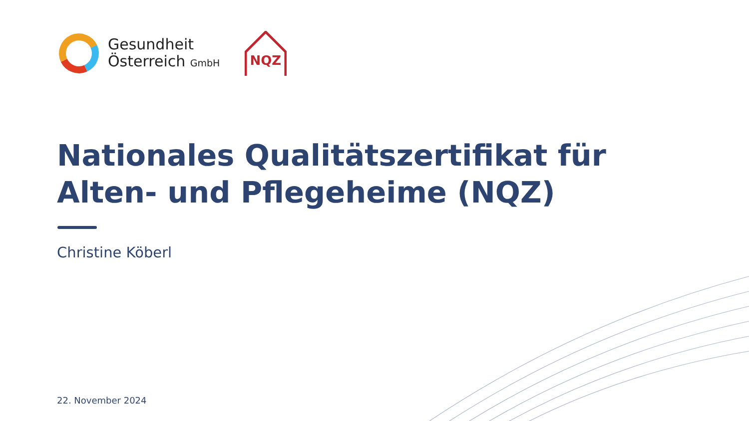Gesundheit
Österreich GmbH
NQZ
Nationales Qualitätszertifikat für Alten- und Pflegeheime (NQZ)
Christine Köberl
22. November 2024